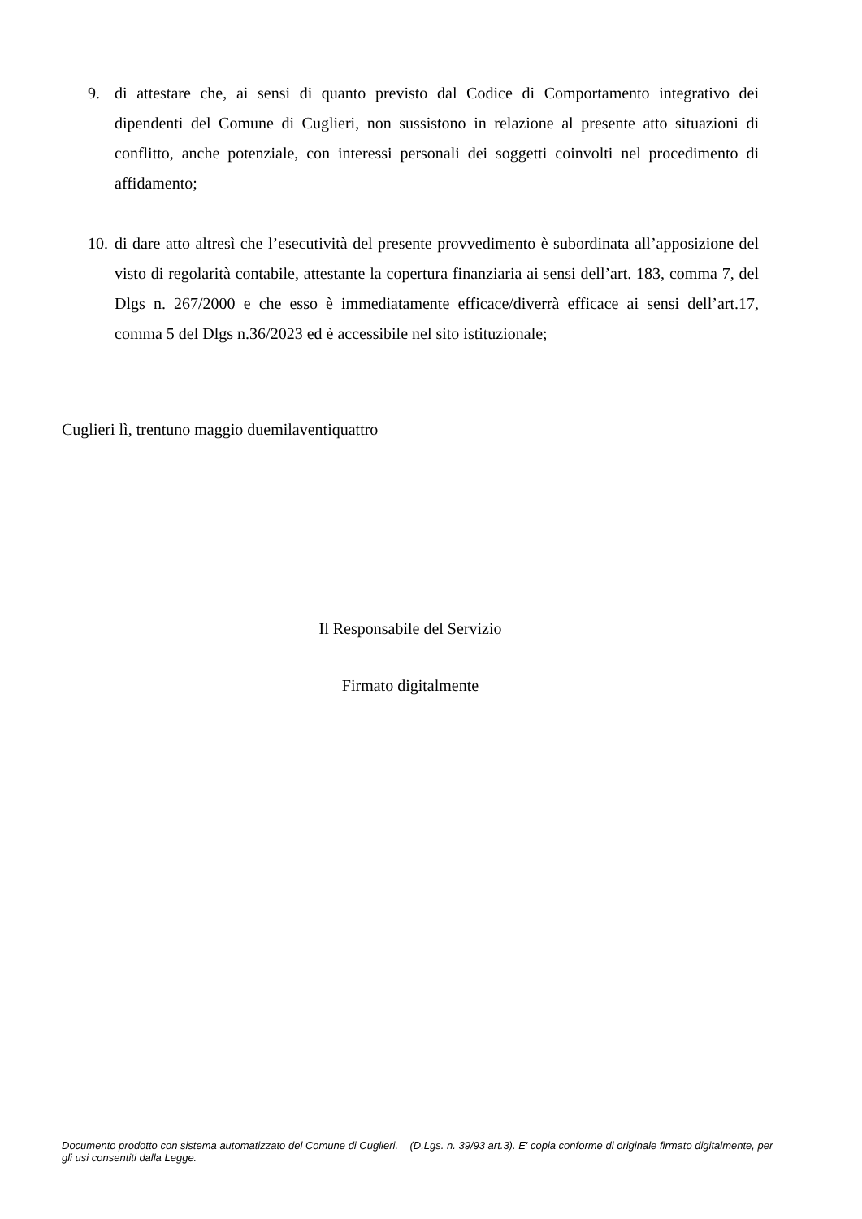9. di attestare che, ai sensi di quanto previsto dal Codice di Comportamento integrativo dei dipendenti del Comune di Cuglieri, non sussistono in relazione al presente atto situazioni di conflitto, anche potenziale, con interessi personali dei soggetti coinvolti nel procedimento di affidamento;
10.
di dare atto altresì che l’esecutività del presente provvedimento è subordinata all’apposizione del visto di regolarità contabile, attestante la copertura finanziaria ai sensi dell’art. 183, comma 7, del Dlgs n. 267/2000 e che esso è immediatamente efficace/diverrà efficace ai sensi dell’art.17, comma 5 del Dlgs n.36/2023 ed è accessibile nel sito istituzionale;
Cuglieri lì, trentuno maggio duemilaventiquattro
Il Responsabile del Servizio
Firmato digitalmente
Documento prodotto con sistema automatizzato del Comune di Cuglieri. (D.Lgs. n. 39/93 art.3). E' copia conforme di originale firmato digitalmente, per gli usi consentiti dalla Legge.